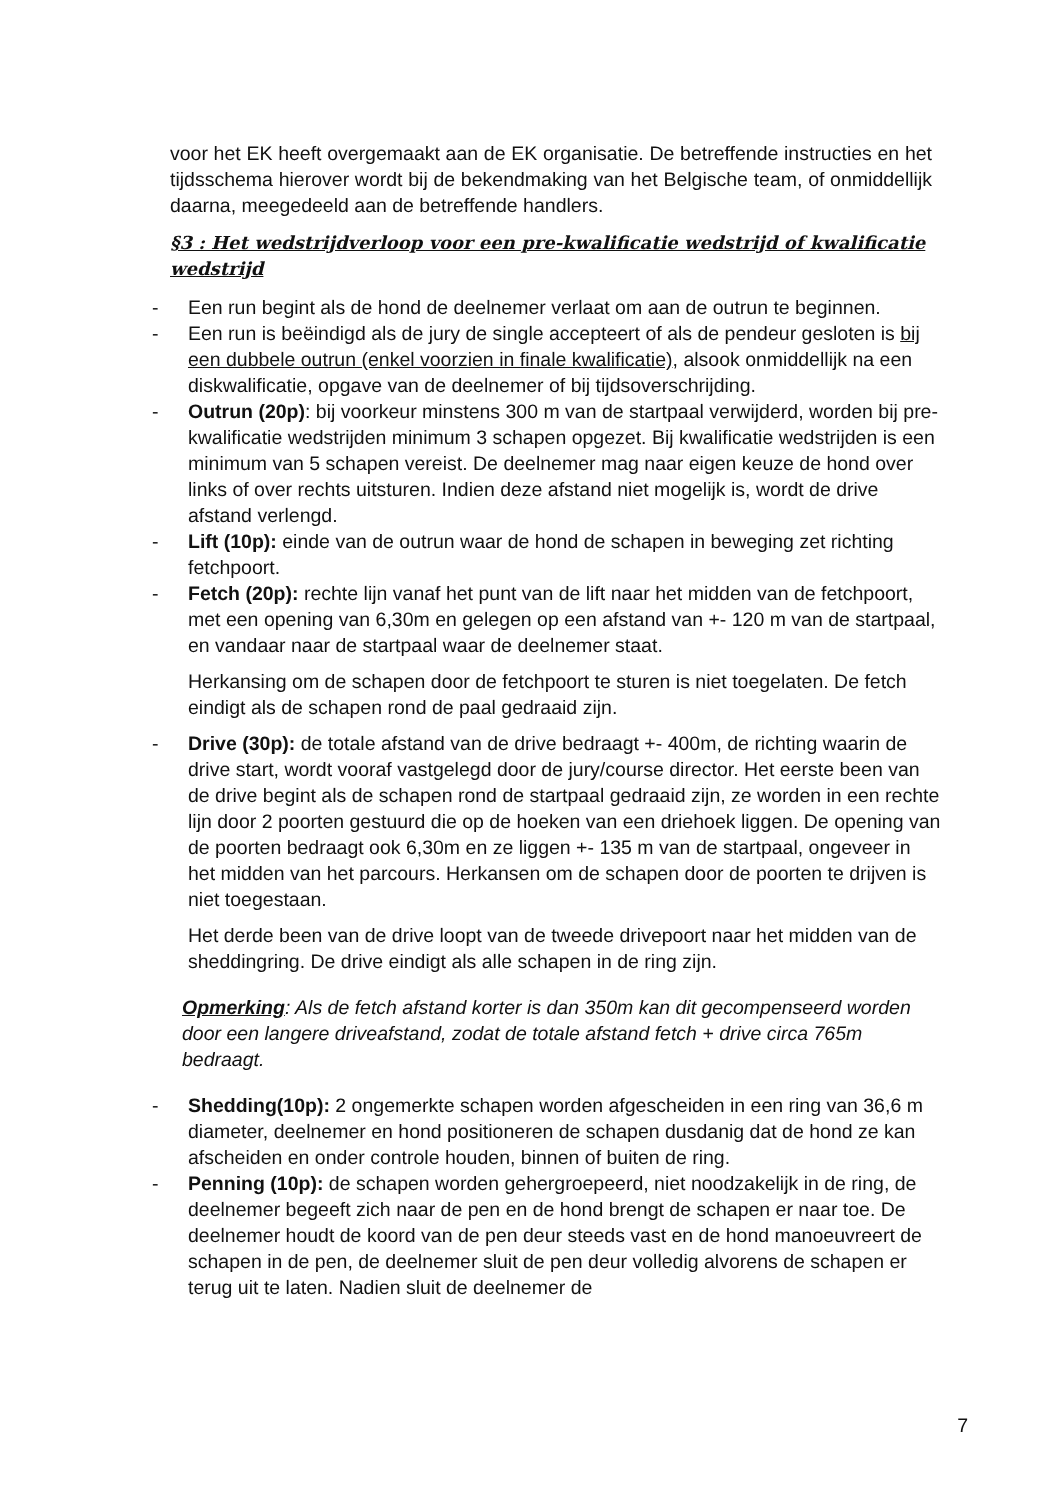voor het EK heeft overgemaakt aan de EK organisatie. De betreffende instructies en het tijdsschema hierover wordt bij de bekendmaking van het Belgische team, of onmiddellijk daarna, meegedeeld aan de betreffende handlers.
§3 : Het wedstrijdverloop voor een pre-kwalificatie wedstrijd of kwalificatie wedstrijd
- Een run begint als de hond de deelnemer verlaat om aan de outrun te beginnen.
- Een run is beëindigd als de jury de single accepteert of als de pendeur gesloten is bij een dubbele outrun (enkel voorzien in finale kwalificatie), alsook onmiddellijk na een diskwalificatie, opgave van de deelnemer of bij tijdsoverschrijding.
- Outrun (20p): bij voorkeur minstens 300 m van de startpaal verwijderd, worden bij pre-kwalificatie wedstrijden minimum 3 schapen opgezet. Bij kwalificatie wedstrijden is een minimum van 5 schapen vereist. De deelnemer mag naar eigen keuze de hond over links of over rechts uitsturen. Indien deze afstand niet mogelijk is, wordt de drive afstand verlengd.
- Lift (10p): einde van de outrun waar de hond de schapen in beweging zet richting fetchpoort.
- Fetch (20p): rechte lijn vanaf het punt van de lift naar het midden van de fetchpoort, met een opening van 6,30m en gelegen op een afstand van +- 120 m van de startpaal, en vandaar naar de startpaal waar de deelnemer staat.
Herkansing om de schapen door de fetchpoort te sturen is niet toegelaten. De fetch eindigt als de schapen rond de paal gedraaid zijn.
- Drive (30p): de totale afstand van de drive bedraagt +- 400m, de richting waarin de drive start, wordt vooraf vastgelegd door de jury/course director. Het eerste been van de drive begint als de schapen rond de startpaal gedraaid zijn, ze worden in een rechte lijn door 2 poorten gestuurd die op de hoeken van een driehoek liggen. De opening van de poorten bedraagt ook 6,30m en ze liggen +- 135 m van de startpaal, ongeveer in het midden van het parcours. Herkansen om de schapen door de poorten te drijven is niet toegestaan.
Het derde been van de drive loopt van de tweede drivepoort naar het midden van de sheddingring. De drive eindigt als alle schapen in de ring zijn.
Opmerking: Als de fetch afstand korter is dan 350m kan dit gecompenseerd worden door een langere driveafstand, zodat de totale afstand fetch + drive circa 765m bedraagt.
- Shedding(10p): 2 ongemerkte schapen worden afgescheiden in een ring van 36,6 m diameter, deelnemer en hond positioneren de schapen dusdanig dat de hond ze kan afscheiden en onder controle houden, binnen of buiten de ring.
- Penning (10p): de schapen worden gehergroepeerd, niet noodzakelijk in de ring, de deelnemer begeeft zich naar de pen en de hond brengt de schapen er naar toe. De deelnemer houdt de koord van de pen deur steeds vast en de hond manoeuvreert de schapen in de pen, de deelnemer sluit de pen deur volledig alvorens de schapen er terug uit te laten. Nadien sluit de deelnemer de
7